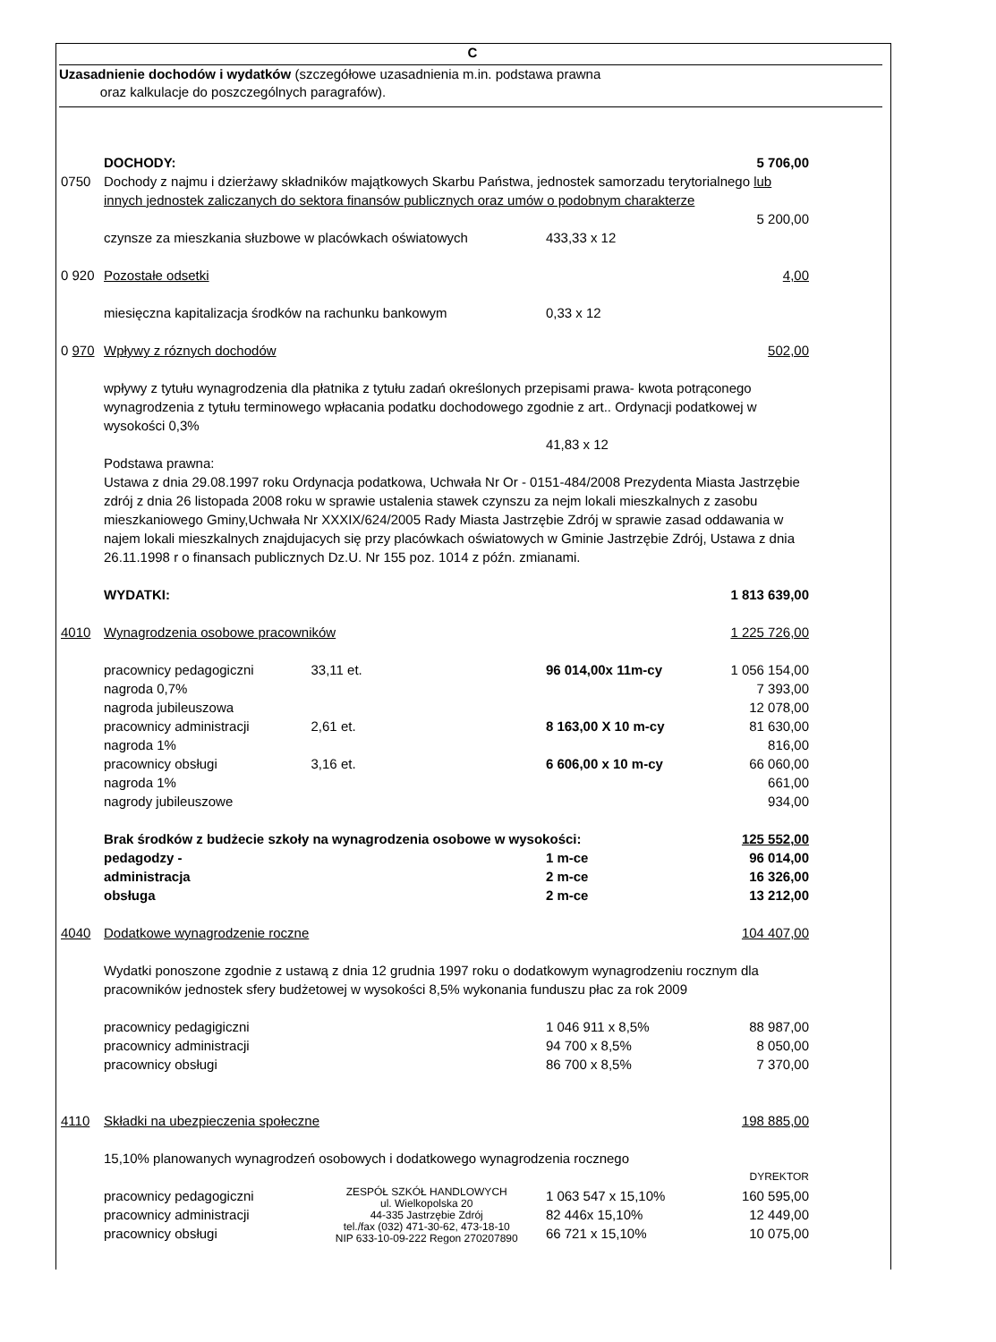C
Uzasadnienie dochodów i wydatków (szczegółowe uzasadnienia m.in. podstawa prawna
oraz kalkulacje do poszczególnych paragrafów).
| | DOCHODY: | | | 5 706,00 |
| 0750 | Dochody z najmu i dzierżawy składników majątkowych Skarbu Państwa, jednostek samorzadu terytorialnego lub innych jednostek zaliczanych do sektora finansów publicznych oraz umów o podobnym charakterze | | | |
| | | | | 5 200,00 |
| | czynsze za mieszkania słuzbowe w placówkach oświatowych | | 433,33 x 12 | |
| 0 920 | Pozostałe odsetki | | | 4,00 |
| | miesięczna kapitalizacja środków na rachunku bankowym | | 0,33 x 12 | |
| 0 970 | Wpływy z róznych dochodów | | | 502,00 |
| | wpływy z tytułu wynagrodzenia dla płatnika z tytułu zadań określonych przepisami prawa- kwota potrąconego wynagrodzenia z tytułu terminowego wpłacania podatku dochodowego zgodnie z art.. Ordynacji podatkowej w wysokości 0,3% | | | |
| | | | 41,83 x 12 | |
| | Podstawa prawna: Ustawa z dnia 29.08.1997 roku Ordynacja podatkowa, Uchwała Nr Or - 0151-484/2008 Prezydenta Miasta Jastrzębie zdrój z dnia 26 listopada 2008 roku w sprawie ustalenia stawek czynszu za nejm lokali mieszkalnych z zasobu mieszkaniowego Gminy,Uchwała Nr XXXIX/624/2005 Rady Miasta Jastrzębie Zdrój w sprawie zasad oddawania w najem lokali mieszkalnych znajdujacych się przy placówkach oświatowych w Gminie Jastrzębie Zdrój, Ustawa z dnia 26.11.1998 r o finansach publicznych Dz.U. Nr 155 poz. 1014 z późn. zmianami. | | | |
| | WYDATKI: | | | 1 813 639,00 |
| 4010 | Wynagrodzenia osobowe pracowników | | | 1 225 726,00 |
| | pracownicy pedagogiczni | 33,11 et. | 96 014,00x 11m-cy | 1 056 154,00 |
| | nagroda 0,7% | | | 7 393,00 |
| | nagroda jubileuszowa | | | 12 078,00 |
| | pracownicy administracji | 2,61 et. | 8 163,00 X 10 m-cy | 81 630,00 |
| | nagroda 1% | | | 816,00 |
| | pracownicy obsługi | 3,16 et. | 6 606,00 x 10 m-cy | 66 060,00 |
| | nagroda 1% | | | 661,00 |
| | nagrody jubileuszowe | | | 934,00 |
| | Brak środków z budżecie szkoły na wynagrodzenia osobowe w wysokości: | | | 125 552,00 |
| | pedagodzy - | | 1 m-ce | 96 014,00 |
| | administracja | | 2 m-ce | 16 326,00 |
| | obsługa | | 2 m-ce | 13 212,00 |
| 4040 | Dodatkowe wynagrodzenie roczne | | | 104 407,00 |
| | Wydatki ponoszone zgodnie z ustawą z dnia 12 grudnia 1997 roku o dodatkowym wynagrodzeniu rocznym dla pracowników jednostek sfery budżetowej w wysokości 8,5% wykonania funduszu płac za rok 2009 | | | |
| | pracownicy pedagigiczni | | 1 046 911 x 8,5% | 88 987,00 |
| | pracownicy administracji | | 94 700 x 8,5% | 8 050,00 |
| | pracownicy obsługi | | 86 700 x 8,5% | 7 370,00 |
| 4110 | Składki na ubezpieczenia społeczne | | | 198 885,00 |
| | 15,10% planowanych wynagrodzeń osobowych i dodatkowego wynagrodzenia rocznego | | | |
| | | | | DYREKTOR |
| | pracownicy pedagogiczni pracownicy administracji pracownicy obsługi | ZESPÓŁ SZKÓŁ HANDLOWYCH ul. Wielkopolska 20 44-335 Jastrzębie Zdrój tel./fax (032) 471-30-62, 473-18-10 NIP 633-10-09-222 Regon 270207890 | 1 063 547 x 15,10% 82 446x 15,10% 66 721 x 15,10% | 160 595,00 12 449,00 10 075,00 |